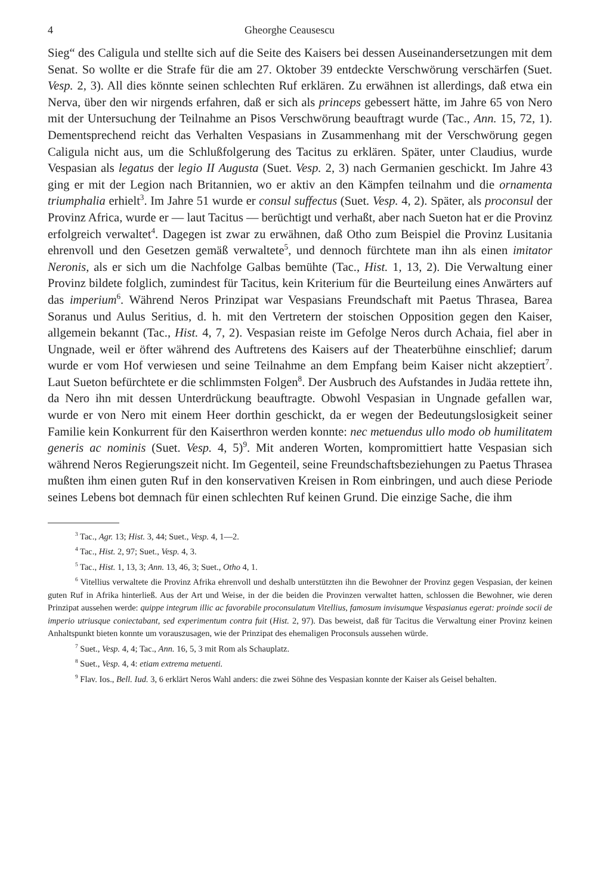4 Gheorghe Ceausescu
Sieg“ des Caligula und stellte sich auf die Seite des Kaisers bei dessen Auseinandersetzungen mit dem Senat. So wollte er die Strafe für die am 27. Oktober 39 entdeckte Verschwörung verschärfen (Suet. Vesp. 2, 3). All dies könnte seinen schlechten Ruf erklären. Zu erwähnen ist allerdings, daß etwa ein Nerva, über den wir nirgends erfahren, daß er sich als princeps gebessert hätte, im Jahre 65 von Nero mit der Untersuchung der Teilnahme an Pisos Verschwörung beauftragt wurde (Tac., Ann. 15, 72, 1). Dementsprechend reicht das Verhalten Vespasians in Zusammenhang mit der Verschwörung gegen Caligula nicht aus, um die Schlußfolgerung des Tacitus zu erklären. Später, unter Claudius, wurde Vespasian als legatus der legio II Augusta (Suet. Vesp. 2, 3) nach Germanien geschickt. Im Jahre 43 ging er mit der Legion nach Britannien, wo er aktiv an den Kämpfen teilnahm und die ornamenta triumphalia erhielt<sup>3</sup>. Im Jahre 51 wurde er consul suffectus (Suet. Vesp. 4, 2). Später, als proconsul der Provinz Africa, wurde er — laut Tacitus — berüchtigt und verhaßt, aber nach Sueton hat er die Provinz erfolgreich verwaltet<sup>4</sup>. Dagegen ist zwar zu erwähnen, daß Otho zum Beispiel die Provinz Lusitania ehrenvoll und den Gesetzen gemäß verwaltete<sup>5</sup>, und dennoch fürchtete man ihn als einen imitator Neronis, als er sich um die Nachfolge Galbas bemühte (Tac., Hist. 1, 13, 2). Die Verwaltung einer Provinz bildete folglich, zumindest für Tacitus, kein Kriterium für die Beurteilung eines Anwärters auf das imperium<sup>6</sup>. Während Neros Prinzipat war Vespasians Freundschaft mit Paetus Thrasea, Barea Soranus und Aulus Seritius, d. h. mit den Vertretern der stoischen Opposition gegen den Kaiser, allgemein bekannt (Tac., Hist. 4, 7, 2). Vespasian reiste im Gefolge Neros durch Achaia, fiel aber in Ungnade, weil er öfter während des Auftretens des Kaisers auf der Theaterbühne einschlief; darum wurde er vom Hof verwiesen und seine Teilnahme an dem Empfang beim Kaiser nicht akzeptiert<sup>7</sup>. Laut Sueton befürchtete er die schlimmsten Folgen<sup>8</sup>. Der Ausbruch des Aufstandes in Judäa rettete ihn, da Nero ihn mit dessen Unterdrückung beauftragte. Obwohl Vespasian in Ungnade gefallen war, wurde er von Nero mit einem Heer dorthin geschickt, da er wegen der Bedeutungslosigkeit seiner Familie kein Konkurrent für den Kaiserthron werden konnte: nec metuendus ullo modo ob humilitatem generis ac nominis (Suet. Vesp. 4, 5)<sup>9</sup>. Mit anderen Worten, kompromittiert hatte Vespasian sich während Neros Regierungszeit nicht. Im Gegenteil, seine Freundschaftsbeziehungen zu Paetus Thrasea mußten ihm einen guten Ruf in den konservativen Kreisen in Rom einbringen, und auch diese Periode seines Lebens bot demnach für einen schlechten Ruf keinen Grund. Die einzige Sache, die ihm
<sup>3</sup> Tac., Agr. 13; Hist. 3, 44; Suet., Vesp. 4, 1—2.
<sup>4</sup> Tac., Hist. 2, 97; Suet., Vesp. 4, 3.
<sup>5</sup> Tac., Hist. 1, 13, 3; Ann. 13, 46, 3; Suet., Otho 4, 1.
<sup>6</sup> Vitellius verwaltete die Provinz Afrika ehrenvoll und deshalb unterstützten ihn die Bewohner der Provinz gegen Vespasian, der keinen guten Ruf in Afrika hinterließ. Aus der Art und Weise, in der die beiden die Provinzen verwaltet hatten, schlossen die Bewohner, wie deren Prinzipat aussehen werde: quippe integrum illic ac favorabile proconsulatum Vitellius, famosum invisumque Vespasianus egerat: proinde socii de imperio utriusque coniectabant, sed experimentum contra fuit (Hist. 2, 97). Das beweist, daß für Tacitus die Verwaltung einer Provinz keinen Anhaltspunkt bieten konnte um vorauszusagen, wie der Prinzipat des ehemaligen Proconsuls aussehen würde.
<sup>7</sup> Suet., Vesp. 4, 4; Tac., Ann. 16, 5, 3 mit Rom als Schauplatz.
<sup>8</sup> Suet., Vesp. 4, 4: etiam extrema metuenti.
<sup>9</sup> Flav. Ios., Bell. Iud. 3, 6 erklärt Neros Wahl anders: die zwei Söhne des Vespasian konnte der Kaiser als Geisel behalten.